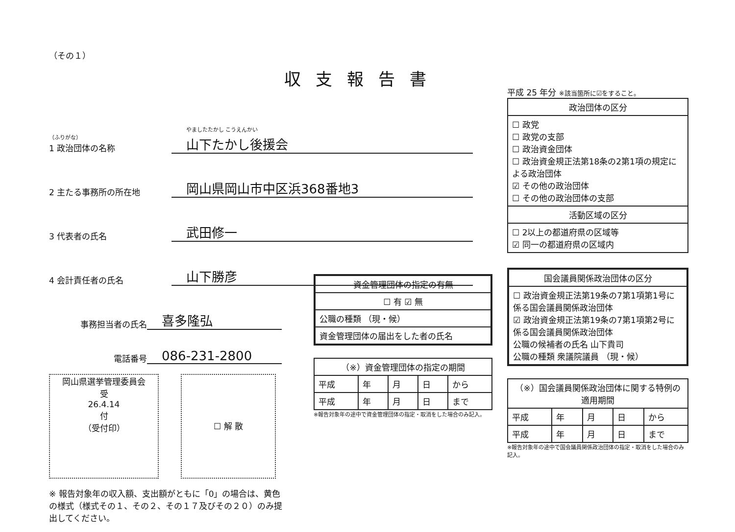（その１）
収支報告書
（ふりがな）
1 政治団体の名称
やましたたかし こうえんかい
山下たかし後援会
2 主たる事務所の所在地
岡山県岡山市中区浜368番地3
3 代表者の氏名
武田修一
4 会計責任者の氏名
山下勝彦
事務担当者の氏名
喜多隆弘
電話番号
086-231-2800
岡山県選挙管理委員会
受
26.4.14
付
（受付印）
☐ 解 散
※ 報告対象年の収入額、支出額がともに「0」の場合は、黄色の様式（様式その１、その２、その１７及びその２０）のみ提出してください。
平成 25 年分 ※該当箇所に☑をすること。
| 政治団体の区分 |
| --- |
| ☐ 政党 ☐ 政党の支部 ☐ 政治資金団体 ☐ 政治資金規正法第18条の2第1項の規定による政治団体 ☑ その他の政治団体 ☐ その他の政治団体の支部 |
| 活動区域の区分 |
| ☐ 2以上の都道府県の区域等 ☑ 同一の都道府県の区域内 |
| 国会議員関係政治団体の区分 |
| --- |
| ☐ 政治資金規正法第19条の7第1項第1号に係る国会議員関係政治団体 ☑ 政治資金規正法第19条の7第1項第2号に係る国会議員関係政治団体 公職の候補者の氏名 山下貴司 公職の種類 衆議院議員 （現・候） |
| （※）国会議員関係政治団体に関する特例の適用期間 | | | | |
| --- | --- | --- | --- | --- |
| 平成 | 年 | 月 | 日 | から |
| 平成 | 年 | 月 | 日 | まで |
※報告対象年の途中で国会議員関係政治団体の指定・取消をした場合のみ記入。
| 資金管理団体の指定の有無 |
| --- |
| ☐ 有 ☑ 無 |
| 公職の種類 （現・候） |
| 資金管理団体の届出をした者の氏名 |
| （※）資金管理団体の指定の期間 | | | | |
| --- | --- | --- | --- | --- |
| 平成 | 年 | 月 | 日 | から |
| 平成 | 年 | 月 | 日 | まで |
※報告対象年の途中で資金管理団体の指定・取消をした場合のみ記入。